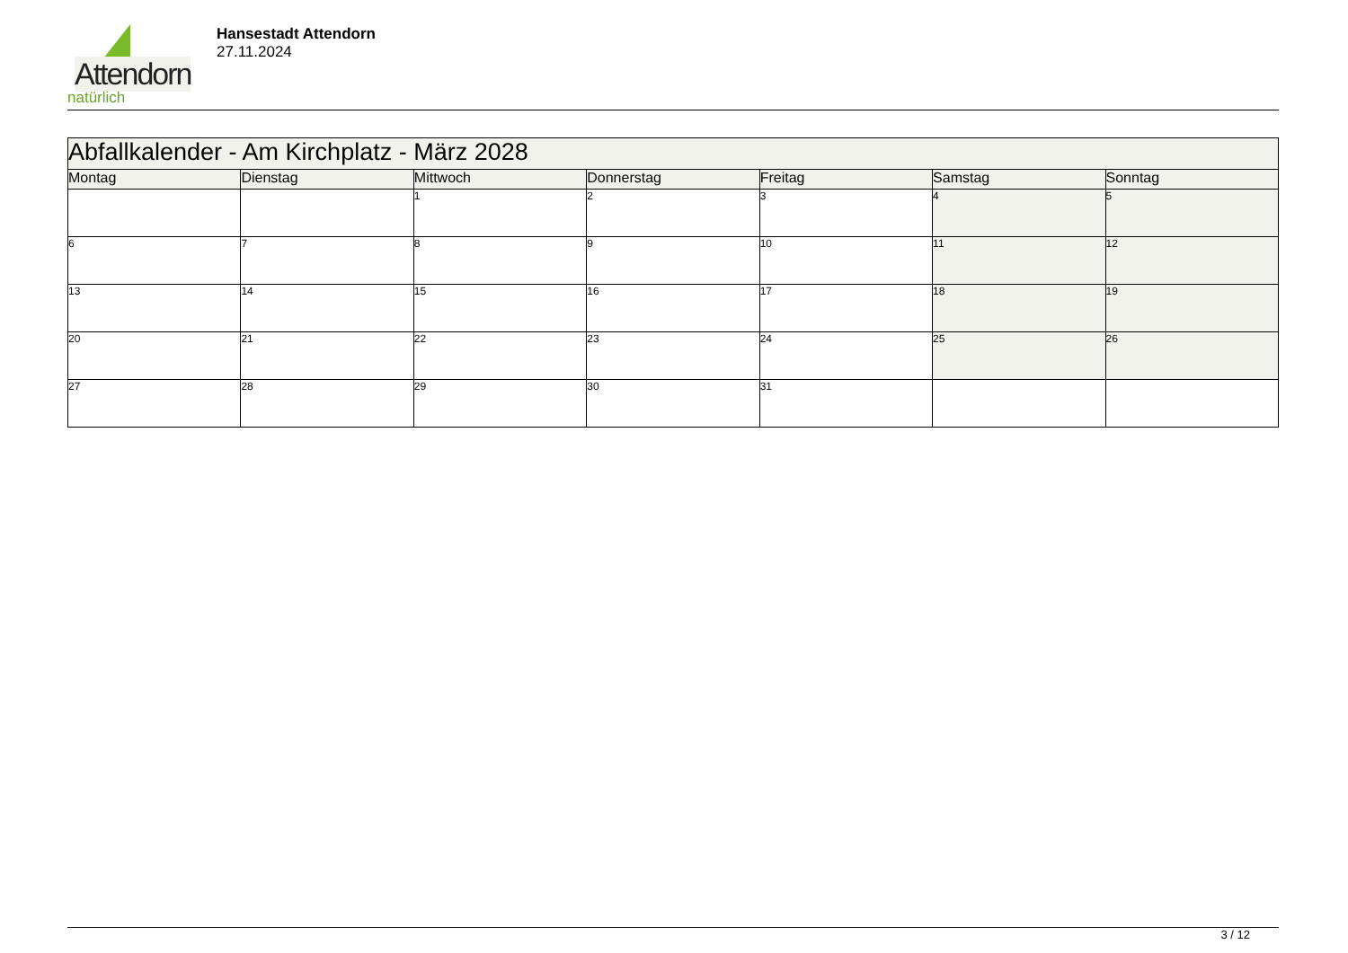Attendorn
natürlich
Hansestadt Attendorn
27.11.2024
| Abfallkalender - Am Kirchplatz - März 2028 | | | | | | |
| Montag | Dienstag | Mittwoch | Donnerstag | Freitag | Samstag | Sonntag |
| | | 1 | 2 | 3 | 4 | 5 |
| 6 | 7 | 8 | 9 | 10 | 11 | 12 |
| 13 | 14 | 15 | 16 | 17 | 18 | 19 |
| 20 | 21 | 22 | 23 | 24 | 25 | 26 |
| 27 | 28 | 29 | 30 | 31 | | |
3 / 12